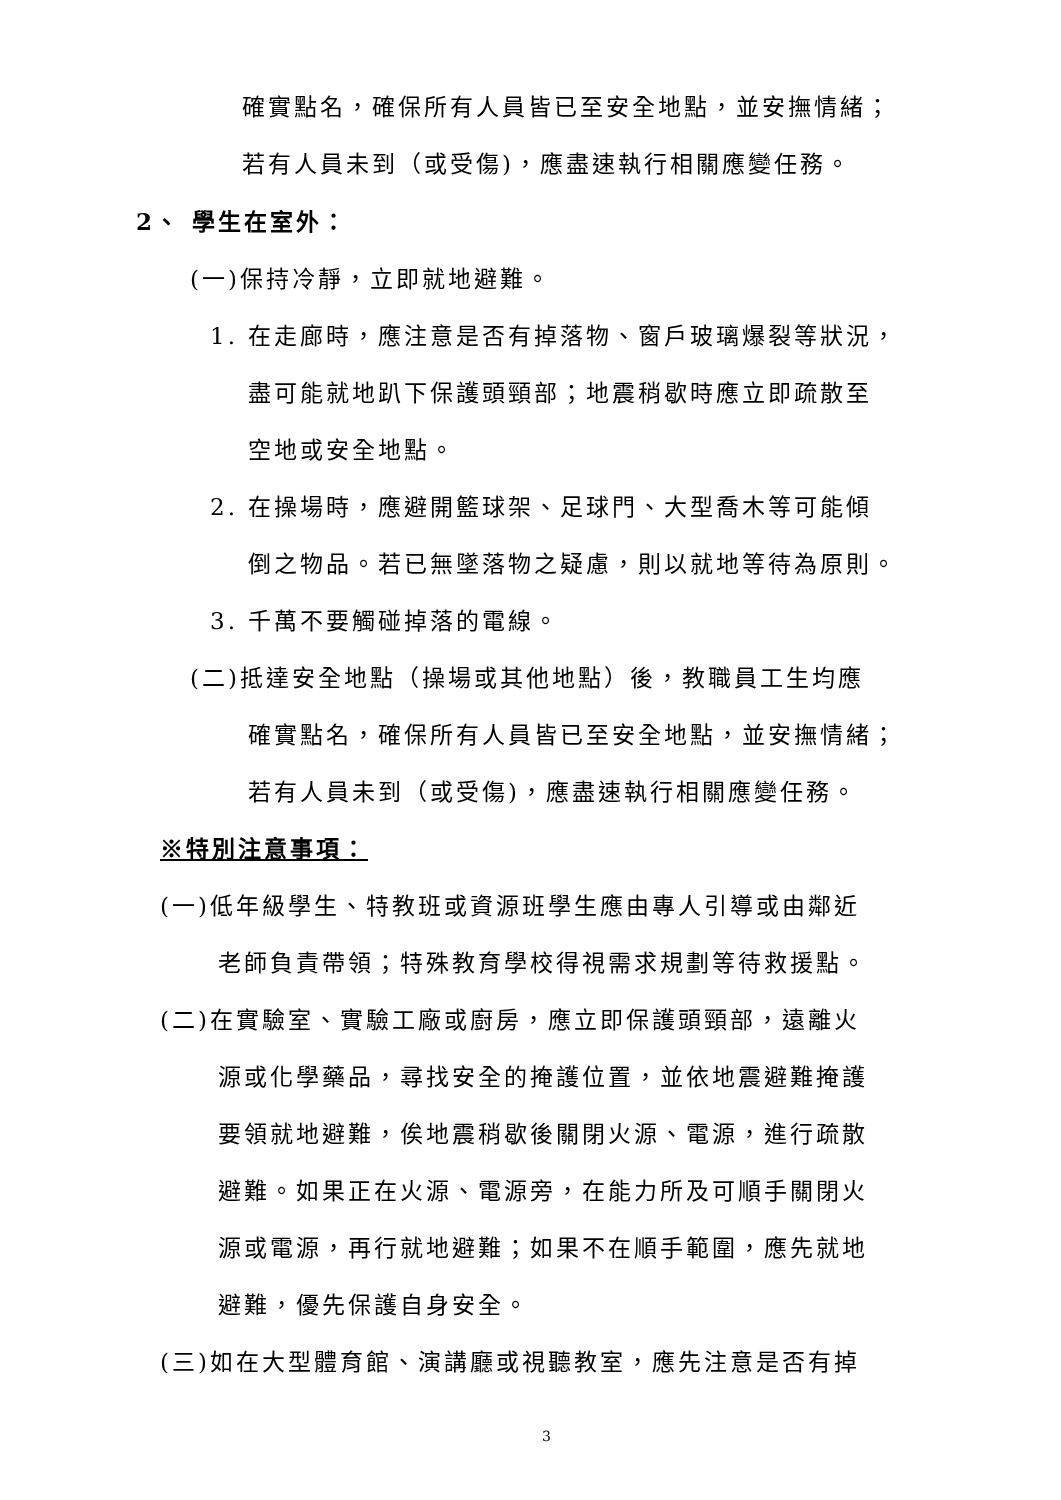確實點名，確保所有人員皆已至安全地點，並安撫情緒；
若有人員未到（或受傷)，應盡速執行相關應變任務。
2、 學生在室外：
(一)保持冷靜，立即就地避難。
1. 在走廊時，應注意是否有掉落物、窗戶玻璃爆裂等狀況，
盡可能就地趴下保護頭頸部；地震稍歇時應立即疏散至
空地或安全地點。
2. 在操場時，應避開籃球架、足球門、大型喬木等可能傾
倒之物品。若已無墜落物之疑慮，則以就地等待為原則。
3. 千萬不要觸碰掉落的電線。
(二)抵達安全地點（操場或其他地點）後，教職員工生均應
確實點名，確保所有人員皆已至安全地點，並安撫情緒；
若有人員未到（或受傷)，應盡速執行相關應變任務。
※特別注意事項：
(一)低年級學生、特教班或資源班學生應由專人引導或由鄰近
老師負責帶領；特殊教育學校得視需求規劃等待救援點。
(二)在實驗室、實驗工廠或廚房，應立即保護頭頸部，遠離火
源或化學藥品，尋找安全的掩護位置，並依地震避難掩護
要領就地避難，俟地震稍歇後關閉火源、電源，進行疏散
避難。如果正在火源、電源旁，在能力所及可順手關閉火
源或電源，再行就地避難；如果不在順手範圍，應先就地
避難，優先保護自身安全。
(三)如在大型體育館、演講廳或視聽教室，應先注意是否有掉
3